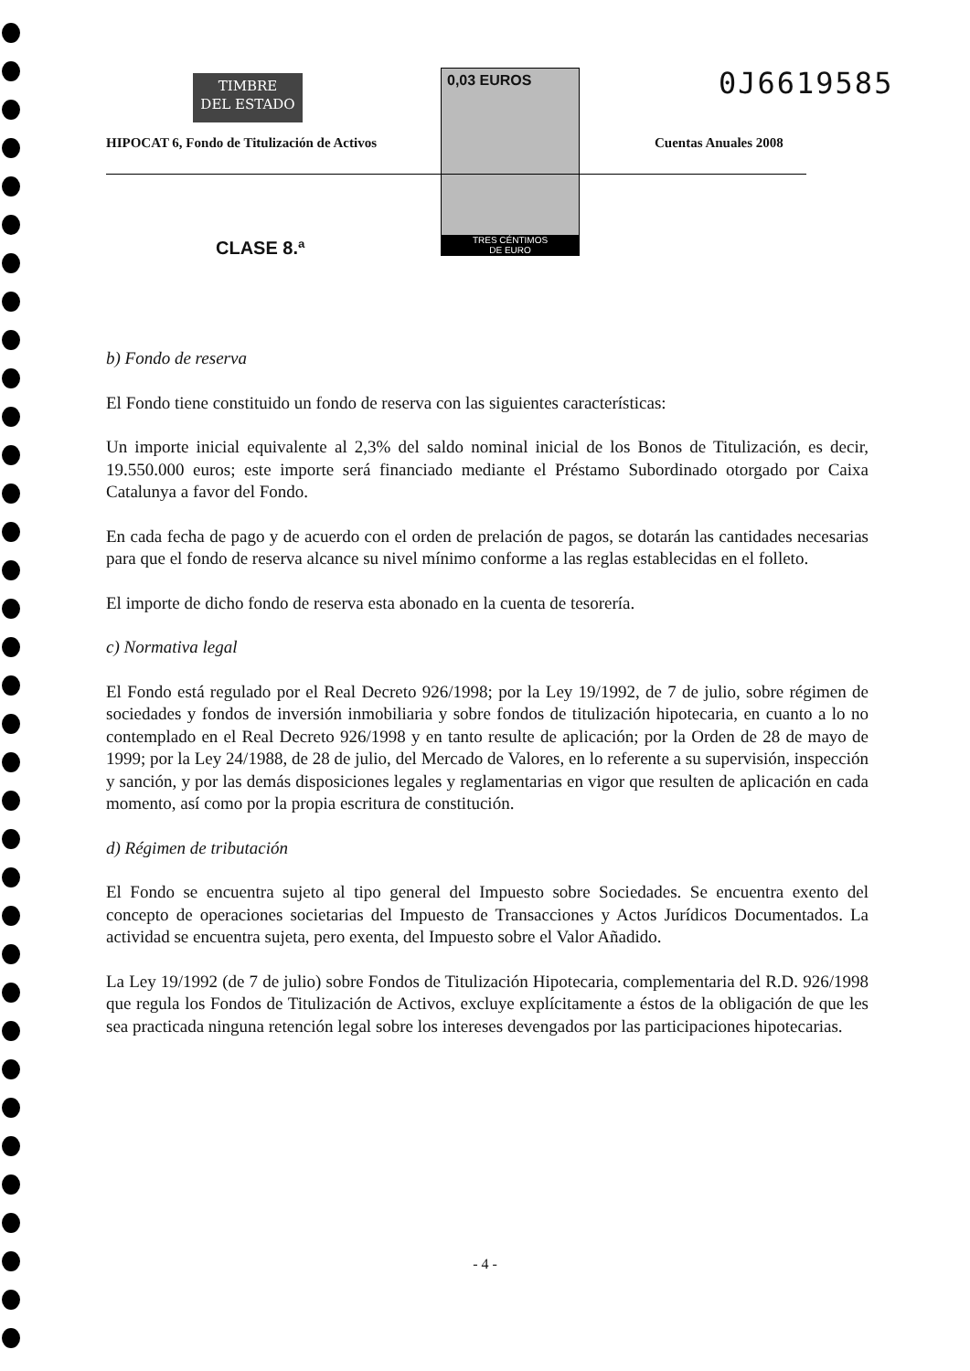TIMBRE
DEL ESTADO
0,03 EUROS
TRES CÉNTIMOS
DE EURO
0J6619585
HIPOCAT 6, Fondo de Titulización de Activos
Cuentas Anuales 2008
CLASE 8.ª
b) Fondo de reserva
El Fondo tiene constituido un fondo de reserva con las siguientes características:
Un importe inicial equivalente al 2,3% del saldo nominal inicial de los Bonos de Titulización, es decir, 19.550.000 euros; este importe será financiado mediante el Préstamo Subordinado otorgado por Caixa Catalunya a favor del Fondo.
En cada fecha de pago y de acuerdo con el orden de prelación de pagos, se dotarán las cantidades necesarias para que el fondo de reserva alcance su nivel mínimo conforme a las reglas establecidas en el folleto.
El importe de dicho fondo de reserva esta abonado en la cuenta de tesorería.
c) Normativa legal
El Fondo está regulado por el Real Decreto 926/1998; por la Ley 19/1992, de 7 de julio, sobre régimen de sociedades y fondos de inversión inmobiliaria y sobre fondos de titulización hipotecaria, en cuanto a lo no contemplado en el Real Decreto 926/1998 y en tanto resulte de aplicación; por la Orden de 28 de mayo de 1999; por la Ley 24/1988, de 28 de julio, del Mercado de Valores, en lo referente a su supervisión, inspección y sanción, y por las demás disposiciones legales y reglamentarias en vigor que resulten de aplicación en cada momento, así como por la propia escritura de constitución.
d) Régimen de tributación
El Fondo se encuentra sujeto al tipo general del Impuesto sobre Sociedades. Se encuentra exento del concepto de operaciones societarias del Impuesto de Transacciones y Actos Jurídicos Documentados. La actividad se encuentra sujeta, pero exenta, del Impuesto sobre el Valor Añadido.
La Ley 19/1992 (de 7 de julio) sobre Fondos de Titulización Hipotecaria, complementaria del R.D. 926/1998 que regula los Fondos de Titulización de Activos, excluye explícitamente a éstos de la obligación de que les sea practicada ninguna retención legal sobre los intereses devengados por las participaciones hipotecarias.
- 4 -